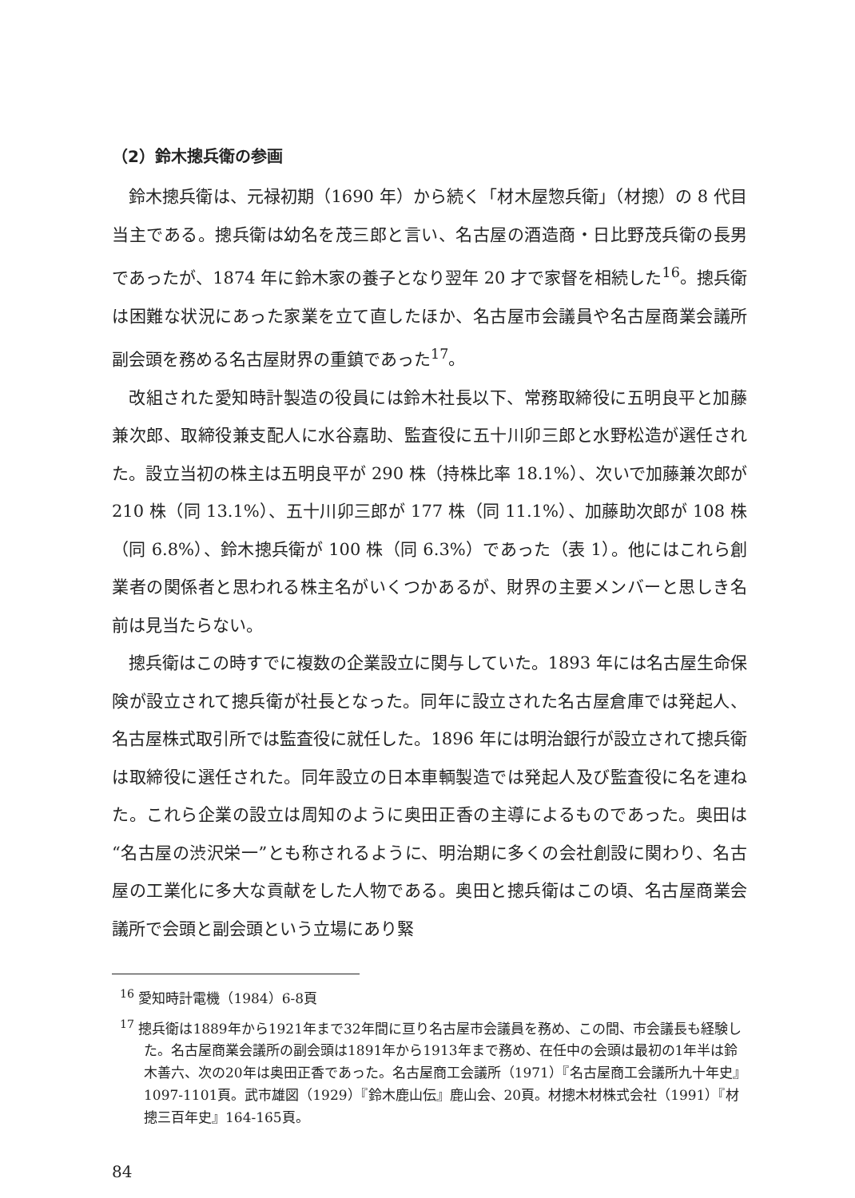（2）鈴木摠兵衛の参画
鈴木摠兵衛は、元禄初期（1690 年）から続く「材木屋惣兵衛」（材摠）の 8 代目当主である。摠兵衛は幼名を茂三郎と言い、名古屋の酒造商・日比野茂兵衛の長男であったが、1874 年に鈴木家の養子となり翌年 20 才で家督を相続した<sup>16</sup>。摠兵衛は困難な状況にあった家業を立て直したほか、名古屋市会議員や名古屋商業会議所副会頭を務める名古屋財界の重鎮であった<sup>17</sup>。
改組された愛知時計製造の役員には鈴木社長以下、常務取締役に五明良平と加藤兼次郎、取締役兼支配人に水谷嘉助、監査役に五十川卯三郎と水野松造が選任された。設立当初の株主は五明良平が 290 株（持株比率 18.1%）、次いで加藤兼次郎が 210 株（同 13.1%）、五十川卯三郎が 177 株（同 11.1%）、加藤助次郎が 108 株（同 6.8%）、鈴木摠兵衛が 100 株（同 6.3%）であった（表 1）。他にはこれら創業者の関係者と思われる株主名がいくつかあるが、財界の主要メンバーと思しき名前は見当たらない。
摠兵衛はこの時すでに複数の企業設立に関与していた。1893 年には名古屋生命保険が設立されて摠兵衛が社長となった。同年に設立された名古屋倉庫では発起人、名古屋株式取引所では監査役に就任した。1896 年には明治銀行が設立されて摠兵衛は取締役に選任された。同年設立の日本車輌製造では発起人及び監査役に名を連ねた。これら企業の設立は周知のように奥田正香の主導によるものであった。奥田は“名古屋の渋沢栄一”とも称されるように、明治期に多くの会社創設に関わり、名古屋の工業化に多大な貢献をした人物である。奥田と摠兵衛はこの頃、名古屋商業会議所で会頭と副会頭という立場にあり緊
<sup>16</sup> 愛知時計電機（1984）6-8頁
<sup>17</sup> 摠兵衛は1889年から1921年まで32年間に亘り名古屋市会議員を務め、この間、市会議長も経験した。名古屋商業会議所の副会頭は1891年から1913年まで務め、在任中の会頭は最初の1年半は鈴木善六、次の20年は奥田正香であった。名古屋商工会議所（1971）『名古屋商工会議所九十年史』1097-1101頁。武市雄図（1929）『鈴木鹿山伝』鹿山会、20頁。材摠木材株式会社（1991）『材摠三百年史』164-165頁。
84